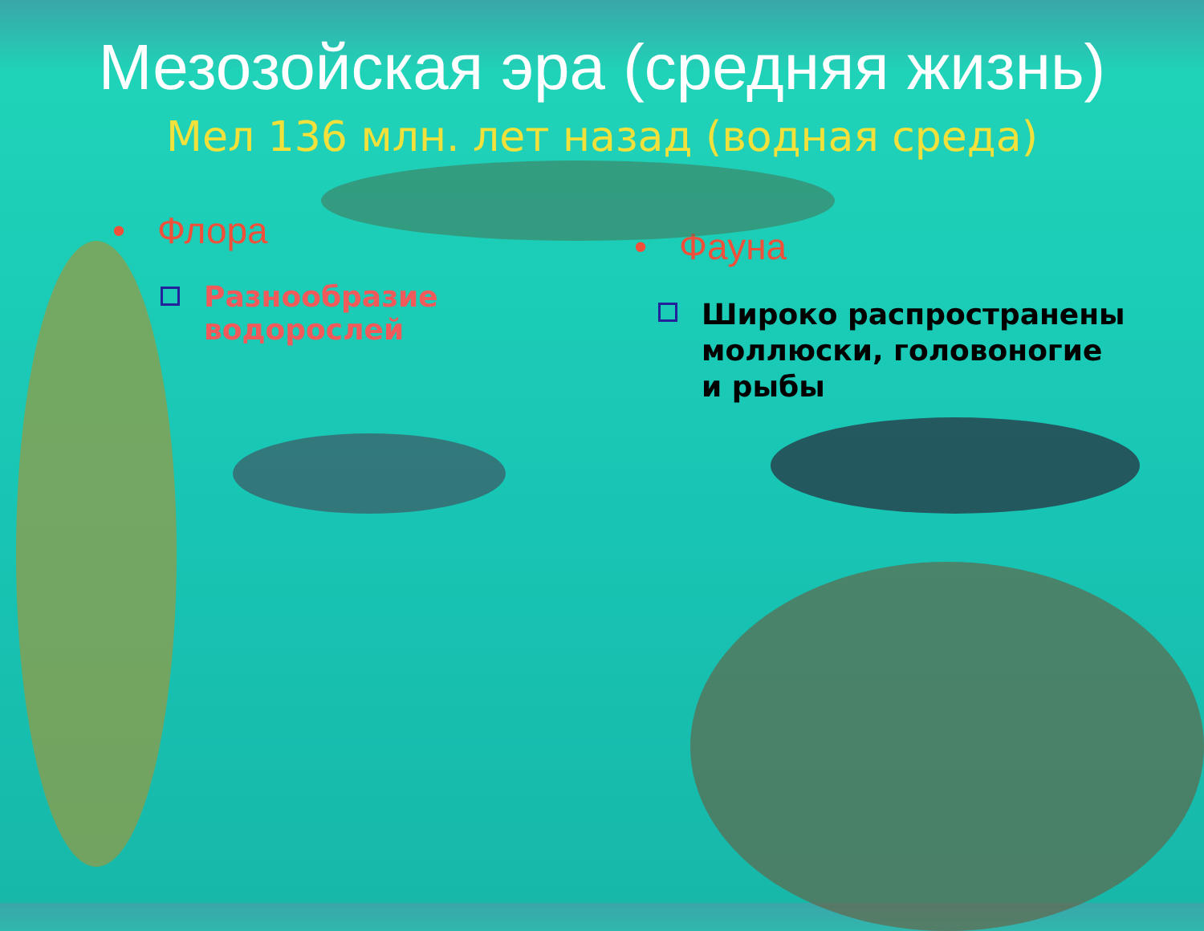Мезозойская эра (средняя жизнь)
Мел 136 млн. лет назад (водная среда)
• Флора
Разнообразие
водорослей
• Фауна
Широко распространены
моллюски, головоногие
и рыбы